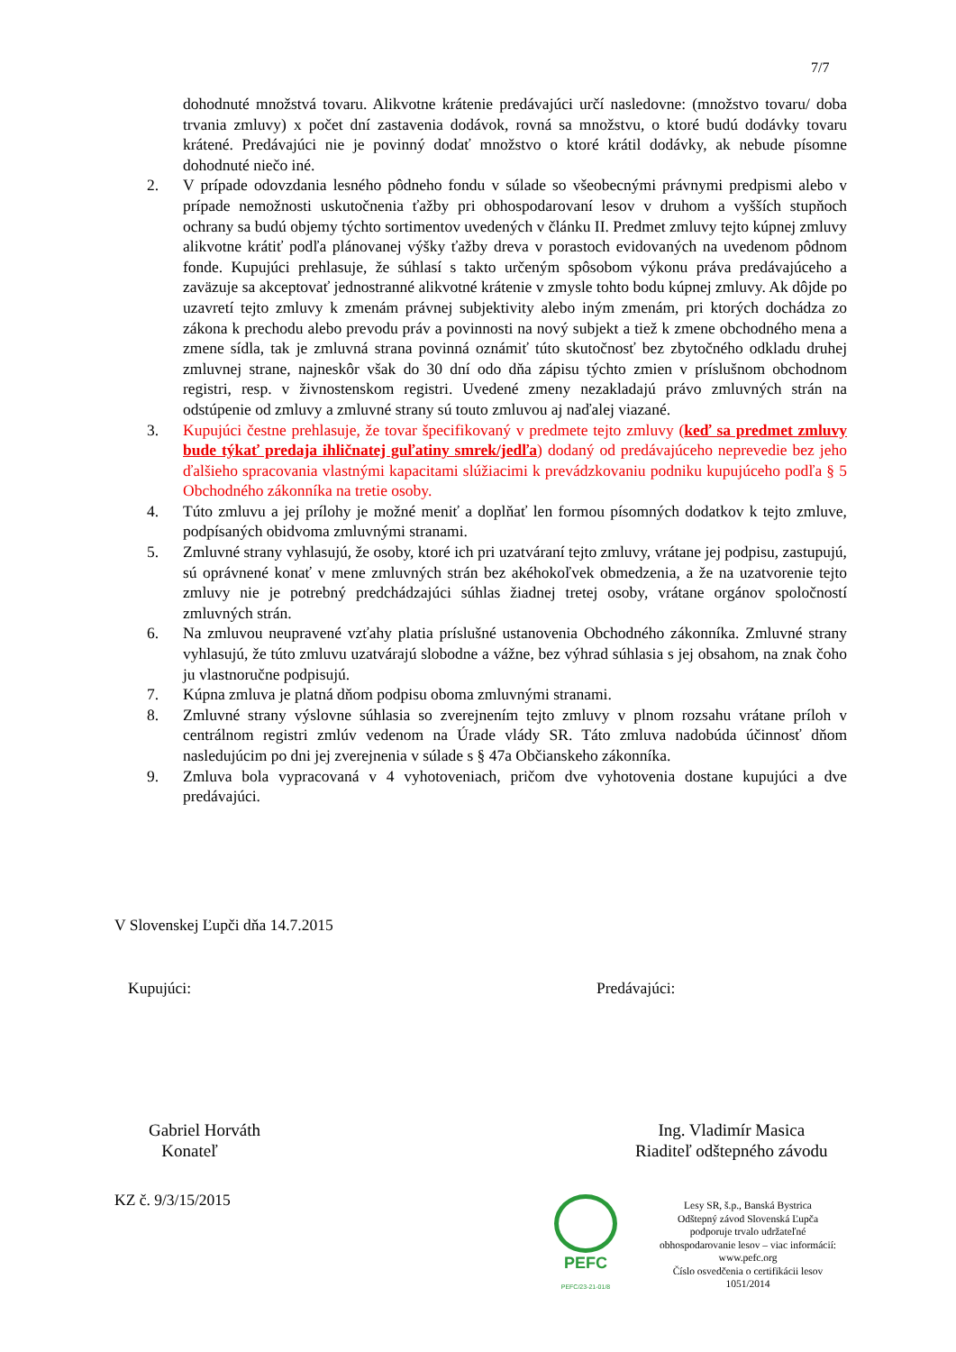7/7
dohodnuté množstvá tovaru. Alikvotne krátenie predávajúci určí nasledovne: (množstvo tovaru/ doba trvania zmluvy) x počet dní zastavenia dodávok, rovná sa množstvu, o ktoré budú dodávky tovaru krátené. Predávajúci nie je povinný dodať množstvo o ktoré krátil dodávky, ak nebude písomne dohodnuté niečo iné.
2. V prípade odovzdania lesného pôdneho fondu v súlade so všeobecnými právnymi predpismi alebo v prípade nemožnosti uskutočnenia ťažby pri obhospodarovaní lesov v druhom a vyšších stupňoch ochrany sa budú objemy týchto sortimentov uvedených v článku II. Predmet zmluvy tejto kúpnej zmluvy alikvotne krátiť podľa plánovanej výšky ťažby dreva v porastoch evidovaných na uvedenom pôdnom fonde. Kupujúci prehlasuje, že súhlasí s takto určeným spôsobom výkonu práva predávajúceho a zaväzuje sa akceptovať jednostranné alikvotné krátenie v zmysle tohto bodu kúpnej zmluvy. Ak dôjde po uzavretí tejto zmluvy k zmenám právnej subjektivity alebo iným zmenám, pri ktorých dochádza zo zákona k prechodu alebo prevodu práv a povinnosti na nový subjekt a tiež k zmene obchodného mena a zmene sídla, tak je zmluvná strana povinná oznámiť túto skutočnosť bez zbytočného odkladu druhej zmluvnej strane, najneskôr však do 30 dní odo dňa zápisu týchto zmien v príslušnom obchodnom registri, resp. v živnostenskom registri. Uvedené zmeny nezakladajú právo zmluvných strán na odstúpenie od zmluvy a zmluvné strany sú touto zmluvou aj naďalej viazané.
3. Kupujúci čestne prehlasuje, že tovar špecifikovaný v predmete tejto zmluvy (keď sa predmet zmluvy bude týkať predaja ihličnatej guľatiny smrek/jedľa) dodaný od predávajúceho neprevedie bez jeho ďalšieho spracovania vlastnými kapacitami slúžiacimi k prevádzkovaniu podniku kupujúceho podľa § 5 Obchodného zákonníka na tretie osoby.
4. Túto zmluvu a jej prílohy je možné meniť a doplňať len formou písomných dodatkov k tejto zmluve, podpísaných obidvoma zmluvnými stranami.
5. Zmluvné strany vyhlasujú, že osoby, ktoré ich pri uzatváraní tejto zmluvy, vrátane jej podpisu, zastupujú, sú oprávnené konať v mene zmluvných strán bez akéhokoľvek obmedzenia, a že na uzatvorenie tejto zmluvy nie je potrebný predchádzajúci súhlas žiadnej tretej osoby, vrátane orgánov spoločností zmluvných strán.
6. Na zmluvou neupravené vzťahy platia príslušné ustanovenia Obchodného zákonníka. Zmluvné strany vyhlasujú, že túto zmluvu uzatvárajú slobodne a vážne, bez výhrad súhlasia s jej obsahom, na znak čoho ju vlastnoručne podpisujú.
7. Kúpna zmluva je platná dňom podpisu oboma zmluvnými stranami.
8. Zmluvné strany výslovne súhlasia so zverejnením tejto zmluvy v plnom rozsahu vrátane príloh v centrálnom registri zmlúv vedenom na Úrade vlády SR. Táto zmluva nadobúda účinnosť dňom nasledujúcim po dni jej zverejnenia v súlade s § 47a Občianskeho zákonníka.
9. Zmluva bola vypracovaná v 4 vyhotoveniach, pričom dve vyhotovenia dostane kupujúci a dve predávajúci.
V Slovenskej Ľupči dňa 14.7.2015
Kupujúci: Predávajúci:
Gabriel Horváth
Konateľ
Ing. Vladimír Masica
Riaditeľ odštepného závodu
KZ č. 9/3/15/2015
PEFC
PEFC/23-21-01/8
Lesy SR, š.p., Banská Bystrica
Odštepný závod Slovenská Ľupča
podporuje trvalo udržateľné
obhospodarovanie lesov – viac informácií:
www.pefc.org
Číslo osvedčenia o certifikácii lesov
1051/2014